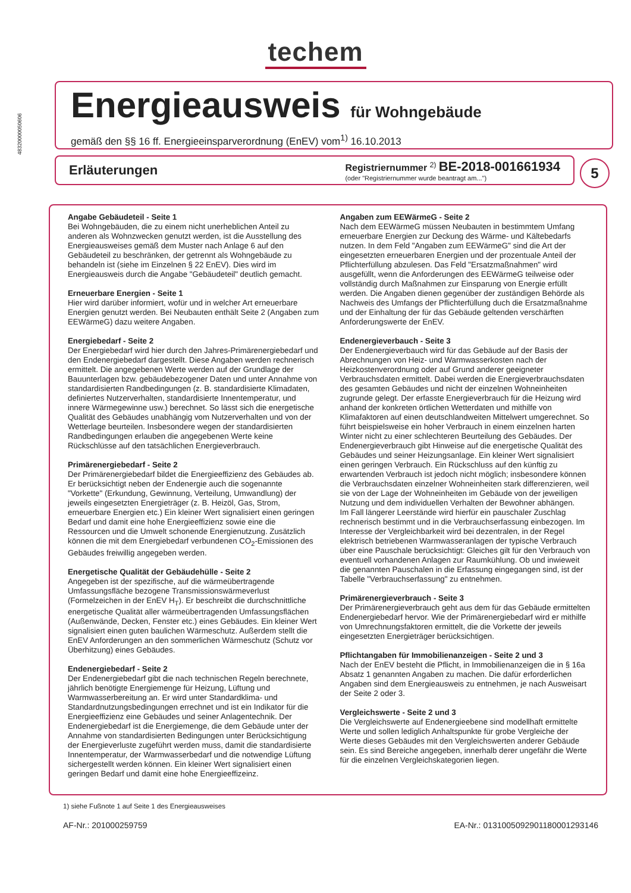techem
48320000050606
Energieausweis für Wohngebäude
gemäß den §§ 16 ff. Energieeinsparverordnung (EnEV) vom<sup>1)</sup> 16.10.2013
Erläuterungen
Registriernummer <sup>2)</sup> BE-2018-001661934
(oder "Registriernummer wurde beantragt am...")
5
Angabe Gebäudeteil - Seite 1
Bei Wohngebäuden, die zu einem nicht unerheblichen Anteil zu anderen als Wohnzwecken genutzt werden, ist die Ausstellung des Energieausweises gemäß dem Muster nach Anlage 6 auf den Gebäudeteil zu beschränken, der getrennt als Wohngebäude zu behandeln ist (siehe im Einzelnen § 22 EnEV). Dies wird im Energieausweis durch die Angabe "Gebäudeteil" deutlich gemacht.
Erneuerbare Energien - Seite 1
Hier wird darüber informiert, wofür und in welcher Art erneuerbare Energien genutzt werden. Bei Neubauten enthält Seite 2 (Angaben zum EEWärmeG) dazu weitere Angaben.
Energiebedarf - Seite 2
Der Energiebedarf wird hier durch den Jahres-Primärenergiebedarf und den Endenergiebedarf dargestellt. Diese Angaben werden rechnerisch ermittelt. Die angegebenen Werte werden auf der Grundlage der Bauunterlagen bzw. gebäudebezogener Daten und unter Annahme von standardisierten Randbedingungen (z. B. standardisierte Klimadaten, definiertes Nutzerverhalten, standardisierte Innentemperatur, und innere Wärmegewinne usw.) berechnet. So lässt sich die energetische Qualität des Gebäudes unabhängig vom Nutzerverhalten und von der Wetterlage beurteilen. Insbesondere wegen der standardisierten Randbedingungen erlauben die angegebenen Werte keine Rückschlüsse auf den tatsächlichen Energieverbrauch.
Primärenergiebedarf - Seite 2
Der Primärenergiebedarf bildet die Energieeffizienz des Gebäudes ab. Er berücksichtigt neben der Endenergie auch die sogenannte "Vorkette" (Erkundung, Gewinnung, Verteilung, Umwandlung) der jeweils eingesetzten Energieträger (z. B. Heizöl, Gas, Strom, erneuerbare Energien etc.) Ein kleiner Wert signalisiert einen geringen Bedarf und damit eine hohe Energieeffizienz sowie eine die Ressourcen und die Umwelt schonende Energienutzung. Zusätzlich können die mit dem Energiebedarf verbundenen CO<sub>2</sub>-Emissionen des Gebäudes freiwillig angegeben werden.
Energetische Qualität der Gebäudehülle - Seite 2
Angegeben ist der spezifische, auf die wärmeübertragende Umfassungsfläche bezogene Transmissionswärmeverlust (Formelzeichen in der EnEV H<sub>T</sub>). Er beschreibt die durchschnittliche energetische Qualität aller wärmeübertragenden Umfassungsflächen (Außenwände, Decken, Fenster etc.) eines Gebäudes. Ein kleiner Wert signalisiert einen guten baulichen Wärmeschutz. Außerdem stellt die EnEV Anforderungen an den sommerlichen Wärmeschutz (Schutz vor Überhitzung) eines Gebäudes.
Endenergiebedarf - Seite 2
Der Endenergiebedarf gibt die nach technischen Regeln berechnete, jährlich benötigte Energiemenge für Heizung, Lüftung und Warmwasserbereitung an. Er wird unter Standardklima- und Standardnutzungsbedingungen errechnet und ist ein Indikator für die Energieeffizienz eine Gebäudes und seiner Anlagentechnik. Der Endenergiebedarf ist die Energiemenge, die dem Gebäude unter der Annahme von standardisierten Bedingungen unter Berücksichtigung der Energieverluste zugeführt werden muss, damit die standardisierte Innentemperatur, der Warmwasserbedarf und die notwendige Lüftung sichergestellt werden können. Ein kleiner Wert signalisiert einen geringen Bedarf und damit eine hohe Energieeffizeinz.
Angaben zum EEWärmeG - Seite 2
Nach dem EEWärmeG müssen Neubauten in bestimmtem Umfang erneuerbare Energien zur Deckung des Wärme- und Kältebedarfs nutzen. In dem Feld "Angaben zum EEWärmeG" sind die Art der eingesetzten erneuerbaren Energien und der prozentuale Anteil der Pflichterfüllung abzulesen. Das Feld "Ersatzmaßnahmen" wird ausgefüllt, wenn die Anforderungen des EEWärmeG teilweise oder vollständig durch Maßnahmen zur Einsparung von Energie erfüllt werden. Die Angaben dienen gegenüber der zuständigen Behörde als Nachweis des Umfangs der Pflichterfüllung duch die Ersatzmaßnahme und der Einhaltung der für das Gebäude geltenden verschärften Anforderungswerte der EnEV.
Endenergieverbauch - Seite 3
Der Endenergieverbauch wird für das Gebäude auf der Basis der Abrechnungen von Heiz- und Warmwasserkosten nach der Heizkostenverordnung oder auf Grund anderer geeigneter Verbrauchsdaten ermittelt. Dabei werden die Energieverbrauchsdaten des gesamten Gebäudes und nicht der einzelnen Wohneinheiten zugrunde gelegt. Der erfasste Energieverbrauch für die Heizung wird anhand der konkreten örtlichen Wetterdaten und mithilfe von Klimafaktoren auf einen deutschlandweiten Mittelwert umgerechnet. So führt beispielsweise ein hoher Verbrauch in einem einzelnen harten Winter nicht zu einer schlechteren Beurteilung des Gebäudes. Der Endenergieverbrauch gibt Hinweise auf die energetische Qualität des Gebäudes und seiner Heizungsanlage. Ein kleiner Wert signalisiert einen geringen Verbrauch. Ein Rückschluss auf den künftig zu erwartenden Verbrauch ist jedoch nicht möglich; insbesondere können die Verbrauchsdaten einzelner Wohneinheiten stark differenzieren, weil sie von der Lage der Wohneinheiten im Gebäude von der jeweiligen Nutzung und dem individuellen Verhalten der Bewohner abhängen.
Im Fall längerer Leerstände wird hierfür ein pauschaler Zuschlag rechnerisch bestimmt und in die Verbrauchserfassung einbezogen. Im Interesse der Vergleichbarkeit wird bei dezentralen, in der Regel elektrisch betriebenen Warmwasseranlagen der typische Verbrauch über eine Pauschale berücksichtigt: Gleiches gilt für den Verbrauch von eventuell vorhandenen Anlagen zur Raumkühlung. Ob und inwieweit die genannten Pauschalen in die Erfassung eingegangen sind, ist der Tabelle "Verbrauchserfassung" zu entnehmen.
Primärenergieverbrauch - Seite 3
Der Primärenergieverbrauch geht aus dem für das Gebäude ermittelten Endenergiebedarf hervor. Wie der Primärenergiebedarf wird er mithilfe von Umrechnungsfaktoren ermittelt, die die Vorkette der jeweils eingesetzten Energieträger berücksichtigen.
Pflichtangaben für Immobilienanzeigen - Seite 2 und 3
Nach der EnEV besteht die Pflicht, in Immobilienanzeigen die in § 16a Absatz 1 genannten Angaben zu machen. Die dafür erforderlichen Angaben sind dem Energieausweis zu entnehmen, je nach Ausweisart der Seite 2 oder 3.
Vergleichswerte - Seite 2 und 3
Die Vergleichswerte auf Endenergieebene sind modellhaft ermittelte Werte und sollen lediglich Anhaltspunkte für grobe Vergleiche der Werte dieses Gebäudes mit den Vergleichswerten anderer Gebäude sein. Es sind Bereiche angegeben, innerhalb derer ungefähr die Werte für die einzelnen Vergleichskategorien liegen.
1) siehe Fußnote 1 auf Seite 1 des Energieausweises
AF-Nr.: 201000259759 EA-Nr.: 0131005092901180001293146